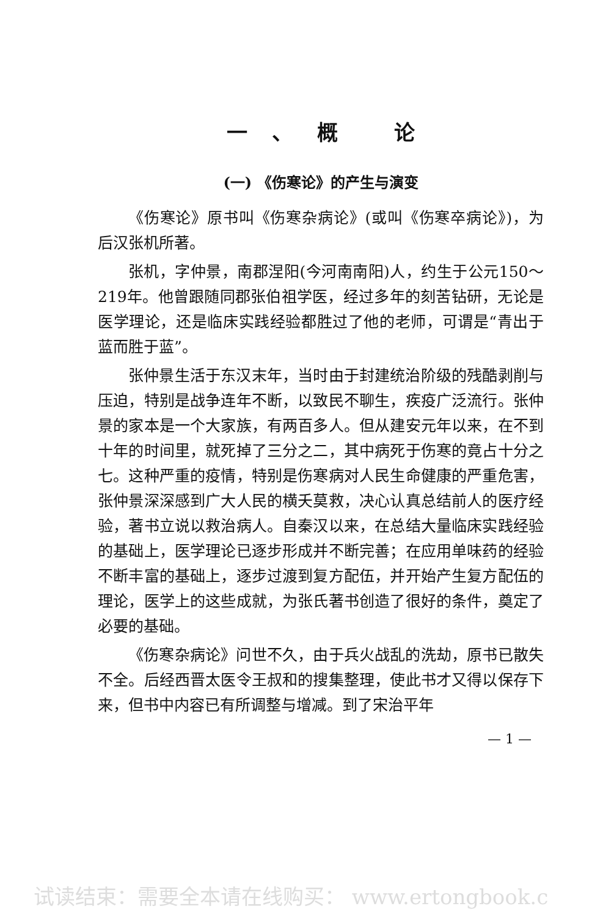一、概 论
(一) 《伤寒论》的产生与演变
《伤寒论》原书叫《伤寒杂病论》(或叫《伤寒卒病论》)，为后汉张机所著。
张机，字仲景，南郡涅阳(今河南南阳)人，约生于公元150～219年。他曾跟随同郡张伯祖学医，经过多年的刻苦钻研，无论是医学理论，还是临床实践经验都胜过了他的老师，可谓是“青出于蓝而胜于蓝”。
张仲景生活于东汉末年，当时由于封建统治阶级的残酷剥削与压迫，特别是战争连年不断，以致民不聊生，疾疫广泛流行。张仲景的家本是一个大家族，有两百多人。但从建安元年以来，在不到十年的时间里，就死掉了三分之二，其中病死于伤寒的竟占十分之七。这种严重的疫情，特别是伤寒病对人民生命健康的严重危害，张仲景深深感到广大人民的横夭莫救，决心认真总结前人的医疗经验，著书立说以救治病人。自秦汉以来，在总结大量临床实践经验的基础上，医学理论已逐步形成并不断完善；在应用单味药的经验不断丰富的基础上，逐步过渡到复方配伍，并开始产生复方配伍的理论，医学上的这些成就，为张氏著书创造了很好的条件，奠定了必要的基础。
《伤寒杂病论》问世不久，由于兵火战乱的洗劫，原书已散失不全。后经西晋太医令王叔和的搜集整理，使此书才又得以保存下来，但书中内容已有所调整与增减。到了宋治平年
— 1 —
试读结束：需要全本请在线购买： www.ertongbook.c